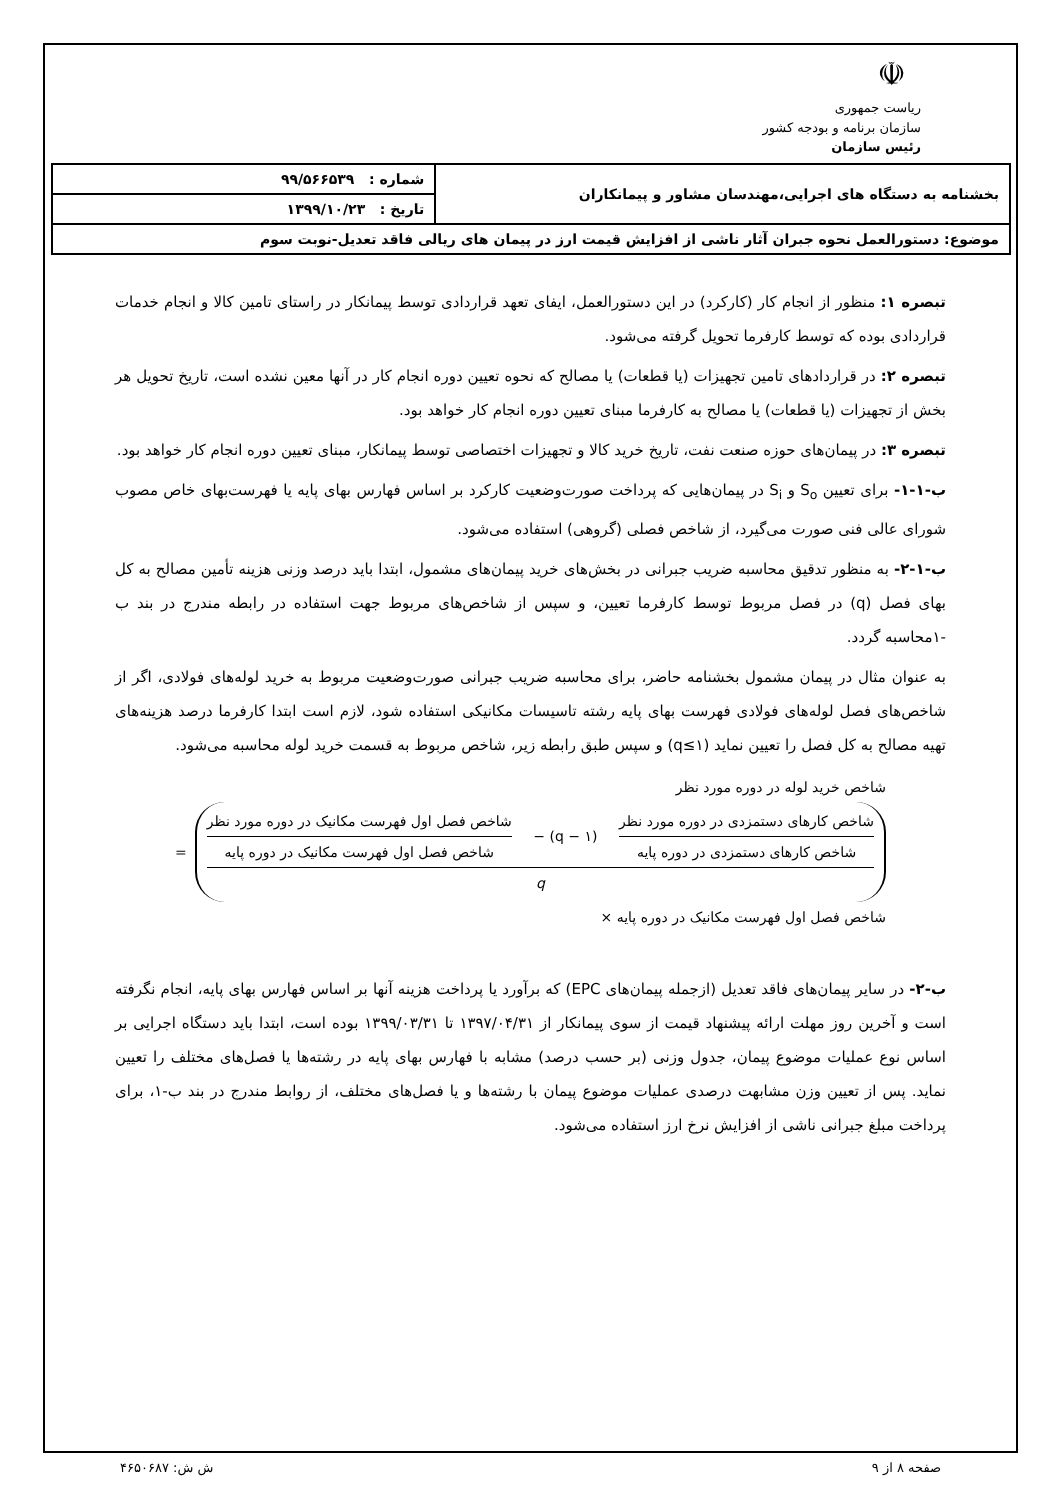☫
ریاست جمهوری
سازمان برنامه و بودجه کشور
رئیس سازمان
| بخشنامه به دستگاه های اجرایی،مهندسان مشاور و پیمانکاران | شماره : ۹۹/۵۶۶۵۳۹ |
| | تاریخ : ۱۳۹۹/۱۰/۲۳ |
| موضوع: دستورالعمل نحوه جبران آثار ناشی از افزایش قیمت ارز در پیمان های ریالی فاقد تعدیل-نوبت سوم | |
تبصره ۱: منظور از انجام کار (کارکرد) در این دستورالعمل، ایفای تعهد قراردادی توسط پیمانکار در راستای تامین کالا و انجام خدمات قراردادی بوده که توسط کارفرما تحویل گرفته می‌شود.
تبصره ۲: در قراردادهای تامین تجهیزات (یا قطعات) یا مصالح که نحوه تعیین دوره انجام کار در آنها معین نشده است، تاریخ تحویل هر بخش از تجهیزات (یا قطعات) یا مصالح به کارفرما مبنای تعیین دوره انجام کار خواهد بود.
تبصره ۳: در پیمان‌های حوزه صنعت نفت، تاریخ خرید کالا و تجهیزات اختصاصی توسط پیمانکار، مبنای تعیین دوره انجام کار خواهد بود.
ب-۱-۱- برای تعیین S<sub>o</sub> و S<sub>i</sub> در پیمان‌هایی که پرداخت صورت‌وضعیت کارکرد بر اساس فهارس بهای پایه یا فهرست‌بهای خاص مصوب شورای عالی فنی صورت می‌گیرد، از شاخص فصلی (گروهی) استفاده می‌شود.
ب-۱-۲- به منظور تدقیق محاسبه ضریب جبرانی در بخش‌های خرید پیمان‌های مشمول، ابتدا باید درصد وزنی هزینه تأمین مصالح به کل بهای فصل (q) در فصل مربوط توسط کارفرما تعیین، و سپس از شاخص‌های مربوط جهت استفاده در رابطه مندرج در بند ب -۱محاسبه گردد.
به عنوان مثال در پیمان مشمول بخشنامه حاضر، برای محاسبه ضریب جبرانی صورت‌وضعیت مربوط به خرید لوله‌های فولادی، اگر از شاخص‌های فصل لوله‌های فولادی فهرست بهای پایه رشته تاسیسات مکانیکی استفاده شود، لازم است ابتدا کارفرما درصد هزینه‌های تهیه مصالح به کل فصل را تعیین نماید (q≤۱) و سپس طبق رابطه زیر، شاخص مربوط به قسمت خرید لوله محاسبه می‌شود.
شاخص خرید لوله در دوره مورد نظر
شاخص کارهای دستمزدی در دوره مورد نظر
شاخص کارهای دستمزدی در دوره پایه
(۱ − q) −
شاخص فصل اول فهرست مکانیک در دوره مورد نظر
شاخص فصل اول فهرست مکانیک در دوره پایه
q
=
شاخص فصل اول فهرست مکانیک در دوره پایه ×
ب-۲- در سایر پیمان‌های فاقد تعدیل (ازجمله پیمان‌های EPC) که برآورد یا پرداخت هزینه آنها بر اساس فهارس بهای پایه، انجام نگرفته است و آخرین روز مهلت ارائه پیشنهاد قیمت از سوی پیمانکار از ۱۳۹۷/۰۴/۳۱ تا ۱۳۹۹/۰۳/۳۱ بوده است، ابتدا باید دستگاه اجرایی بر اساس نوع عملیات موضوع پیمان، جدول وزنی (بر حسب درصد) مشابه با فهارس بهای پایه در رشته‌ها یا فصل‌های مختلف را تعیین نماید. پس از تعیین وزن مشابهت درصدی عملیات موضوع پیمان با رشته‌ها و یا فصل‌های مختلف، از روابط مندرج در بند ب-۱، برای پرداخت مبلغ جبرانی ناشی از افزایش نرخ ارز استفاده می‌شود.
صفحه ۸ از ۹ ش ش: ۴۶۵۰۶۸۷